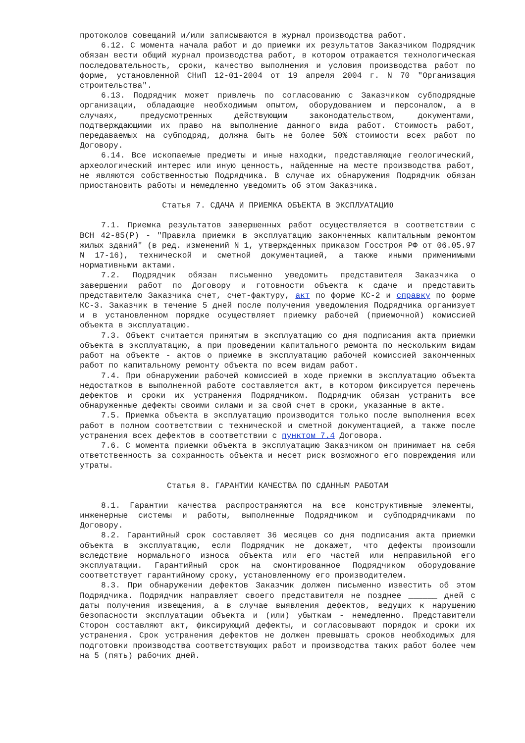протоколов совещаний и/или записываются в журнал производства работ.
6.12. С момента начала работ и до приемки их результатов Заказчиком Подрядчик обязан вести общий журнал производства работ, в котором отражается технологическая последовательность, сроки, качество выполнения и условия производства работ по форме, установленной СНиП 12-01-2004 от 19 апреля 2004 г. N 70 "Организация строительства".
6.13. Подрядчик может привлечь по согласованию с Заказчиком субподрядные организации, обладающие необходимым опытом, оборудованием и персоналом, а в случаях, предусмотренных действующим законодательством, документами, подтверждающими их право на выполнение данного вида работ. Стоимость работ, передаваемых на субподряд, должна быть не более 50% стоимости всех работ по Договору.
6.14. Все ископаемые предметы и иные находки, представляющие геологический, археологический интерес или иную ценность, найденные на месте производства работ, не являются собственностью Подрядчика. В случае их обнаружения Подрядчик обязан приостановить работы и немедленно уведомить об этом Заказчика.
Статья 7. СДАЧА И ПРИЕМКА ОБЪЕКТА В ЭКСПЛУАТАЦИЮ
7.1. Приемка результатов завершенных работ осуществляется в соответствии с ВСН 42-85(Р) - "Правила приемки в эксплуатацию законченных капитальным ремонтом жилых зданий" (в ред. изменений N 1, утвержденных приказом Госстроя РФ от 06.05.97 N 17-16), технической и сметной документацией, а также иными применимыми нормативными актами.
7.2. Подрядчик обязан письменно уведомить представителя Заказчика о завершении работ по Договору и готовности объекта к сдаче и представить представителю Заказчика счет, счет-фактуру, акт по форме КС-2 и справку по форме КС-3. Заказчик в течение 5 дней после получения уведомления Подрядчика организует и в установленном порядке осуществляет приемку рабочей (приемочной) комиссией объекта в эксплуатацию.
7.3. Объект считается принятым в эксплуатацию со дня подписания акта приемки объекта в эксплуатацию, а при проведении капитального ремонта по нескольким видам работ на объекте - актов о приемке в эксплуатацию рабочей комиссией законченных работ по капитальному ремонту объекта по всем видам работ.
7.4. При обнаружении рабочей комиссией в ходе приемки в эксплуатацию объекта недостатков в выполненной работе составляется акт, в котором фиксируется перечень дефектов и сроки их устранения Подрядчиком. Подрядчик обязан устранить все обнаруженные дефекты своими силами и за свой счет в сроки, указанные в акте.
7.5. Приемка объекта в эксплуатацию производится только после выполнения всех работ в полном соответствии с технической и сметной документацией, а также после устранения всех дефектов в соответствии с пунктом 7.4 Договора.
7.6. С момента приемки объекта в эксплуатацию Заказчиком он принимает на себя ответственность за сохранность объекта и несет риск возможного его повреждения или утраты.
Статья 8. ГАРАНТИИ КАЧЕСТВА ПО СДАННЫМ РАБОТАМ
8.1. Гарантии качества распространяются на все конструктивные элементы, инженерные системы и работы, выполненные Подрядчиком и субподрядчиками по Договору.
8.2. Гарантийный срок составляет 36 месяцев со дня подписания акта приемки объекта в эксплуатацию, если Подрядчик не докажет, что дефекты произошли вследствие нормального износа объекта или его частей или неправильной его эксплуатации. Гарантийный срок на смонтированное Подрядчиком оборудование соответствует гарантийному сроку, установленному его производителем.
8.3. При обнаружении дефектов Заказчик должен письменно известить об этом Подрядчика. Подрядчик направляет своего представителя не позднее ______ дней с даты получения извещения, а в случае выявления дефектов, ведущих к нарушению безопасности эксплуатации объекта и (или) убыткам - немедленно. Представители Сторон составляют акт, фиксирующий дефекты, и согласовывают порядок и сроки их устранения. Срок устранения дефектов не должен превышать сроков необходимых для подготовки производства соответствующих работ и производства таких работ более чем на 5 (пять) рабочих дней.